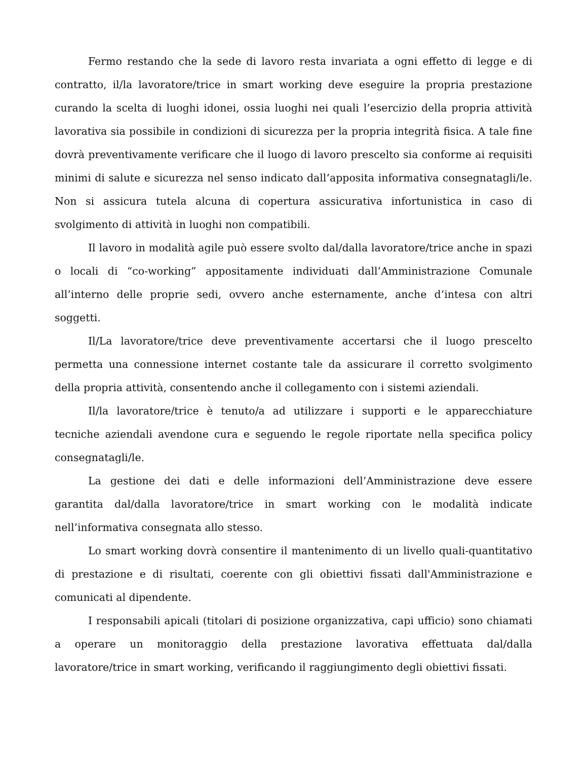Fermo restando che la sede di lavoro resta invariata a ogni effetto di legge e di contratto, il/la lavoratore/trice in smart working deve eseguire la propria prestazione curando la scelta di luoghi idonei, ossia luoghi nei quali l’esercizio della propria attività lavorativa sia possibile in condizioni di sicurezza per la propria integrità fisica. A tale fine dovrà preventivamente verificare che il luogo di lavoro prescelto sia conforme ai requisiti minimi di salute e sicurezza nel senso indicato dall’apposita informativa consegnatagli/le. Non si assicura tutela alcuna di copertura assicurativa infortunistica in caso di svolgimento di attività in luoghi non compatibili.
Il lavoro in modalità agile può essere svolto dal/dalla lavoratore/trice anche in spazi o locali di “co-working” appositamente individuati dall’Amministrazione Comunale all’interno delle proprie sedi, ovvero anche esternamente, anche d’intesa con altri soggetti.
Il/La lavoratore/trice deve preventivamente accertarsi che il luogo prescelto permetta una connessione internet costante tale da assicurare il corretto svolgimento della propria attività, consentendo anche il collegamento con i sistemi aziendali.
Il/la lavoratore/trice è tenuto/a ad utilizzare i supporti e le apparecchiature tecniche aziendali avendone cura e seguendo le regole riportate nella specifica policy consegnatagli/le.
La gestione dei dati e delle informazioni dell’Amministrazione deve essere garantita dal/dalla lavoratore/trice in smart working con le modalità indicate nell’informativa consegnata allo stesso.
Lo smart working dovrà consentire il mantenimento di un livello quali-quantitativo di prestazione e di risultati, coerente con gli obiettivi fissati dall'Amministrazione e comunicati al dipendente.
I responsabili apicali (titolari di posizione organizzativa, capi ufficio) sono chiamati a operare un monitoraggio della prestazione lavorativa effettuata dal/dalla lavoratore/trice in smart working, verificando il raggiungimento degli obiettivi fissati.